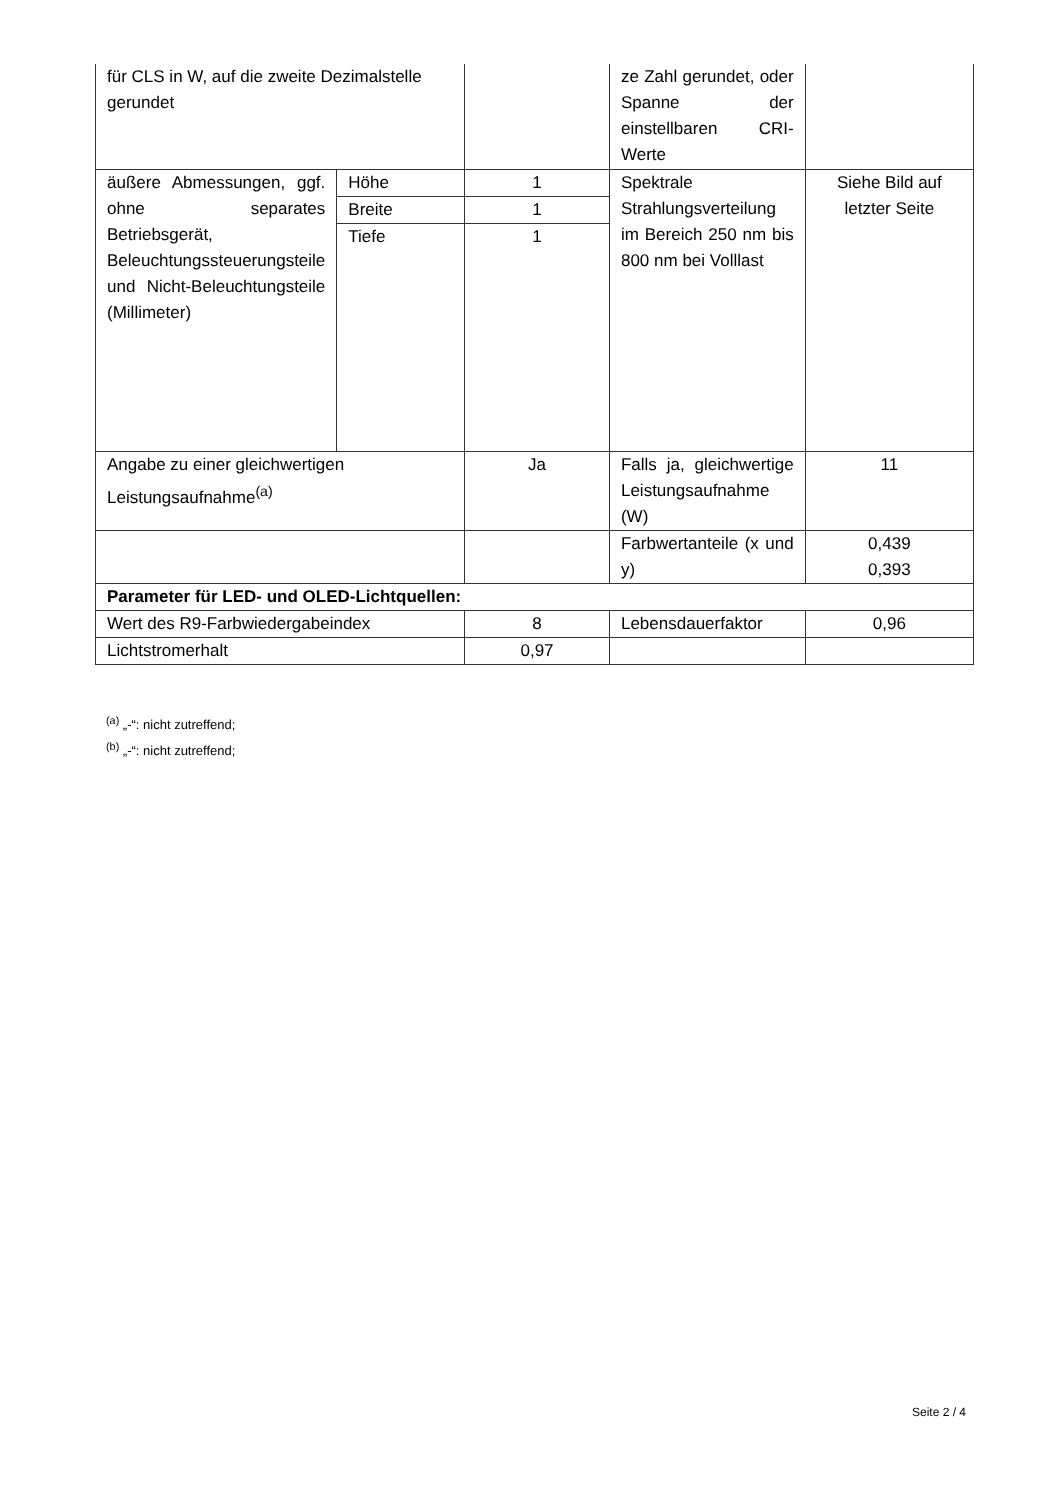| für CLS in W, auf die zweite Dezimalstelle gerundet | | | ze Zahl gerundet, oder Spanne der einstellbaren CRI-Werte | |
| äußere Abmessungen, ggf. ohne separates Betriebsgerät, Beleuchtungssteuerungsteile und Nicht-Beleuchtungsteile (Millimeter) | Höhe | 1 | Spektrale Strahlungsverteilung im Bereich 250 nm bis 800 nm bei Volllast | Siehe Bild auf letzter Seite |
| | Breite | 1 | | |
| | Tiefe | 1 | | |
| Angabe zu einer gleichwertigen Leistungsaufnahme<sup>(a)</sup> | | Ja | Falls ja, gleichwertige Leistungsaufnahme (W) | 11 |
| | | | Farbwertanteile (x und y) | 0,439 0,393 |
| Parameter für LED- und OLED-Lichtquellen: | | | | |
| Wert des R9-Farbwiedergabeindex | | 8 | Lebensdauerfaktor | 0,96 |
| Lichtstromerhalt | | 0,97 | | |
<sup>(a)</sup> „-“: nicht zutreffend;
<sup>(b)</sup> „-“: nicht zutreffend;
Seite 2 / 4